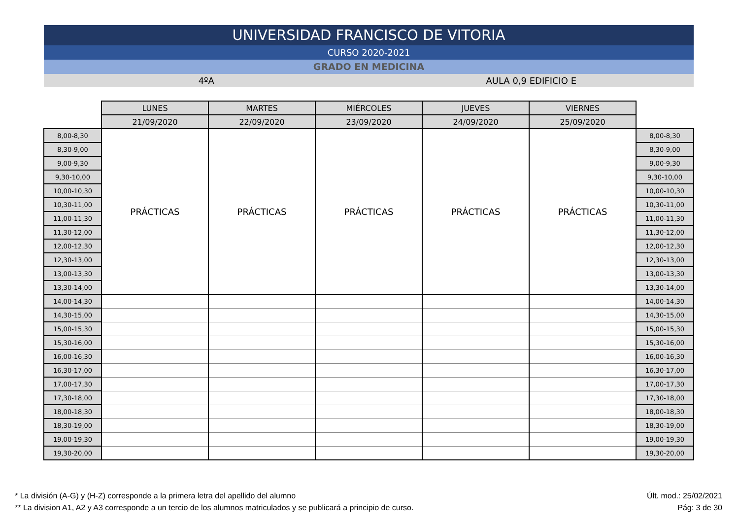UNIVERSIDAD FRANCISCO DE VITORIA
CURSO 2020-2021
GRADO EN MEDICINA
4ºA AULA 0,9 EDIFICIO E
| | LUNES | MARTES | MIÉRCOLES | JUEVES | VIERNES | |
| | 21/09/2020 | 22/09/2020 | 23/09/2020 | 24/09/2020 | 25/09/2020 | |
| 8,00-8,30 | PRÁCTICAS | PRÁCTICAS | PRÁCTICAS | PRÁCTICAS | PRÁCTICAS | 8,00-8,30 |
| 8,30-9,00 | | | | | | 8,30-9,00 |
| 9,00-9,30 | | | | | | 9,00-9,30 |
| 9,30-10,00 | | | | | | 9,30-10,00 |
| 10,00-10,30 | | | | | | 10,00-10,30 |
| 10,30-11,00 | | | | | | 10,30-11,00 |
| 11,00-11,30 | | | | | | 11,00-11,30 |
| 11,30-12,00 | | | | | | 11,30-12,00 |
| 12,00-12,30 | | | | | | 12,00-12,30 |
| 12,30-13,00 | | | | | | 12,30-13,00 |
| 13,00-13,30 | | | | | | 13,00-13,30 |
| 13,30-14,00 | | | | | | 13,30-14,00 |
| 14,00-14,30 | | | | | | 14,00-14,30 |
| 14,30-15,00 | | | | | | 14,30-15,00 |
| 15,00-15,30 | | | | | | 15,00-15,30 |
| 15,30-16,00 | | | | | | 15,30-16,00 |
| 16,00-16,30 | | | | | | 16,00-16,30 |
| 16,30-17,00 | | | | | | 16,30-17,00 |
| 17,00-17,30 | | | | | | 17,00-17,30 |
| 17,30-18,00 | | | | | | 17,30-18,00 |
| 18,00-18,30 | | | | | | 18,00-18,30 |
| 18,30-19,00 | | | | | | 18,30-19,00 |
| 19,00-19,30 | | | | | | 19,00-19,30 |
| 19,30-20,00 | | | | | | 19,30-20,00 |
* La división (A-G) y (H-Z) corresponde a la primera letra del apellido del alumno
** La division A1, A2 y A3 corresponde a un tercio de los alumnos matriculados y se publicará a principio de curso.
Últ. mod.: 25/02/2021
Pág: 3 de 30